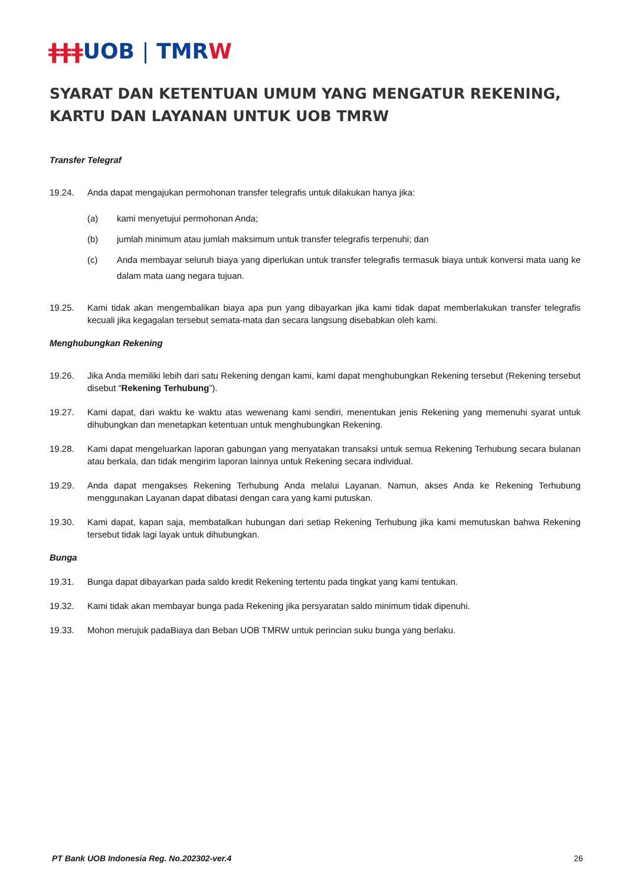ǂǂǂUOB | TMRW
SYARAT DAN KETENTUAN UMUM YANG MENGATUR REKENING, KARTU DAN LAYANAN UNTUK UOB TMRW
Transfer Telegraf
19.24. Anda dapat mengajukan permohonan transfer telegrafis untuk dilakukan hanya jika:
(a) kami menyetujui permohonan Anda;
(b) jumlah minimum atau jumlah maksimum untuk transfer telegrafis terpenuhi; dan
(c) Anda membayar seluruh biaya yang diperlukan untuk transfer telegrafis termasuk biaya untuk konversi mata uang ke dalam mata uang negara tujuan.
19.25. Kami tidak akan mengembalikan biaya apa pun yang dibayarkan jika kami tidak dapat memberlakukan transfer telegrafis kecuali jika kegagalan tersebut semata-mata dan secara langsung disebabkan oleh kami.
Menghubungkan Rekening
19.26. Jika Anda memiliki lebih dari satu Rekening dengan kami, kami dapat menghubungkan Rekening tersebut (Rekening tersebut disebut “Rekening Terhubung”).
19.27. Kami dapat, dari waktu ke waktu atas wewenang kami sendiri, menentukan jenis Rekening yang memenuhi syarat untuk dihubungkan dan menetapkan ketentuan untuk menghubungkan Rekening.
19.28. Kami dapat mengeluarkan laporan gabungan yang menyatakan transaksi untuk semua Rekening Terhubung secara bulanan atau berkala, dan tidak mengirim laporan lainnya untuk Rekening secara individual.
19.29. Anda dapat mengakses Rekening Terhubung Anda melalui Layanan. Namun, akses Anda ke Rekening Terhubung menggunakan Layanan dapat dibatasi dengan cara yang kami putuskan.
19.30. Kami dapat, kapan saja, membatalkan hubungan dari setiap Rekening Terhubung jika kami memutuskan bahwa Rekening tersebut tidak lagi layak untuk dihubungkan.
Bunga
19.31. Bunga dapat dibayarkan pada saldo kredit Rekening tertentu pada tingkat yang kami tentukan.
19.32. Kami tidak akan membayar bunga pada Rekening jika persyaratan saldo minimum tidak dipenuhi.
19.33. Mohon merujuk padaBiaya dan Beban UOB TMRW untuk perincian suku bunga yang berlaku.
PT Bank UOB Indonesia Reg. No.202302-ver.4 26